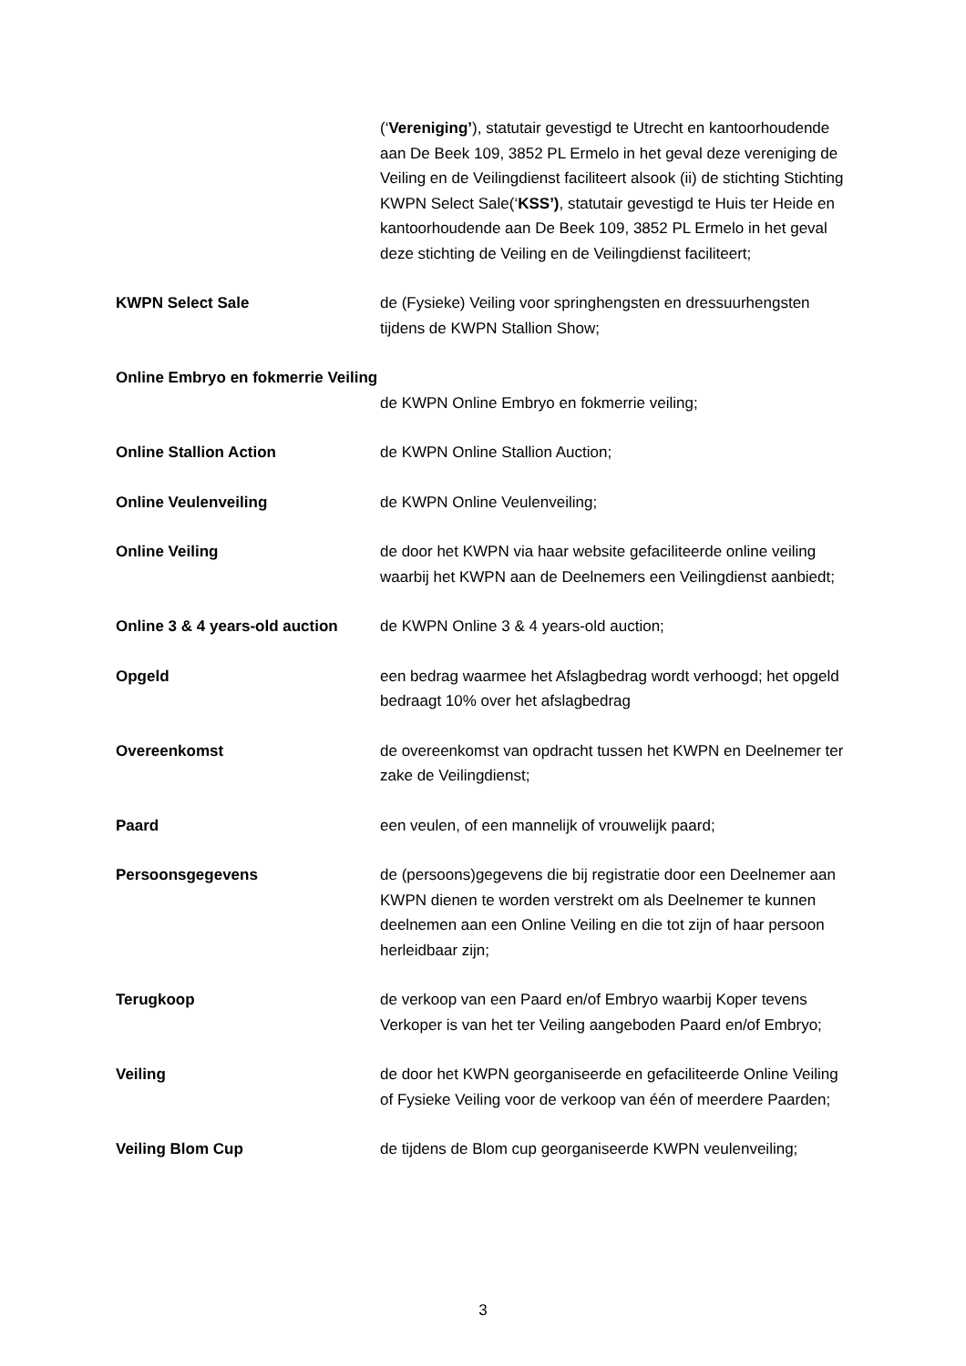(‘Vereniging’), statutair gevestigd te Utrecht en kantoorhoudende aan De Beek 109, 3852 PL Ermelo in het geval deze vereniging de Veiling en de Veilingdienst faciliteert alsook (ii) de stichting Stichting KWPN Select Sale(‘KSS’), statutair gevestigd te Huis ter Heide en kantoorhoudende aan De Beek 109, 3852 PL Ermelo in het geval deze stichting de Veiling en de Veilingdienst faciliteert;
KWPN Select Sale de (Fysieke) Veiling voor springhengsten en dressuurhengsten tijdens de KWPN Stallion Show;
Online Embryo en fokmerrie Veiling
de KWPN Online Embryo en fokmerrie veiling;
Online Stallion Action de KWPN Online Stallion Auction;
Online Veulenveiling de KWPN Online Veulenveiling;
Online Veiling de door het KWPN via haar website gefaciliteerde online veiling waarbij het KWPN aan de Deelnemers een Veilingdienst aanbiedt;
Online 3 & 4 years-old auction
de KWPN Online 3 & 4 years-old auction;
Opgeld een bedrag waarmee het Afslagbedrag wordt verhoogd; het opgeld bedraagt 10% over het afslagbedrag
Overeenkomst de overeenkomst van opdracht tussen het KWPN en Deelnemer ter zake de Veilingdienst;
Paard een veulen, of een mannelijk of vrouwelijk paard;
Persoonsgegevens de (persoons)gegevens die bij registratie door een Deelnemer aan KWPN dienen te worden verstrekt om als Deelnemer te kunnen deelnemen aan een Online Veiling en die tot zijn of haar persoon herleidbaar zijn;
Terugkoop de verkoop van een Paard en/of Embryo waarbij Koper tevens Verkoper is van het ter Veiling aangeboden Paard en/of Embryo;
Veiling de door het KWPN georganiseerde en gefaciliteerde Online Veiling of Fysieke Veiling voor de verkoop van één of meerdere Paarden;
Veiling Blom Cup de tijdens de Blom cup georganiseerde KWPN veulenveiling;
3